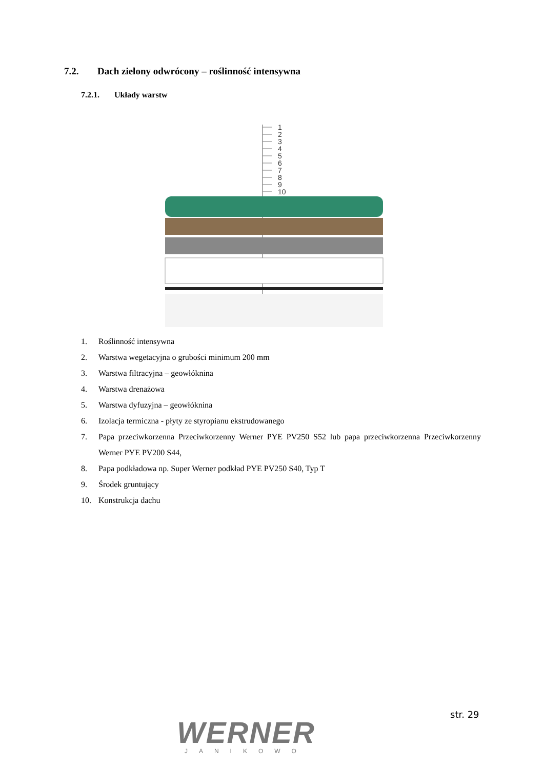7.2. Dach zielony odwrócony – roślinność intensywna
7.2.1. Układy warstw
1
2
3
4
5
6
7
8
9
10
1. Roślinność intensywna
2. Warstwa wegetacyjna o grubości minimum 200 mm
3. Warstwa filtracyjna – geowłóknina
4. Warstwa drenażowa
5. Warstwa dyfuzyjna – geowłóknina
6. Izolacja termiczna - płyty ze styropianu ekstrudowanego
7. Papa przeciwkorzenna Przeciwkorzenny Werner PYE PV250 S52 lub papa przeciwkorzenna Przeciwkorzenny Werner PYE PV200 S44,
8. Papa podkładowa np. Super Werner podkład PYE PV250 S40, Typ T
9. Środek gruntujący
10. Konstrukcja dachu
WERNER
JANIKOWO
str. 29